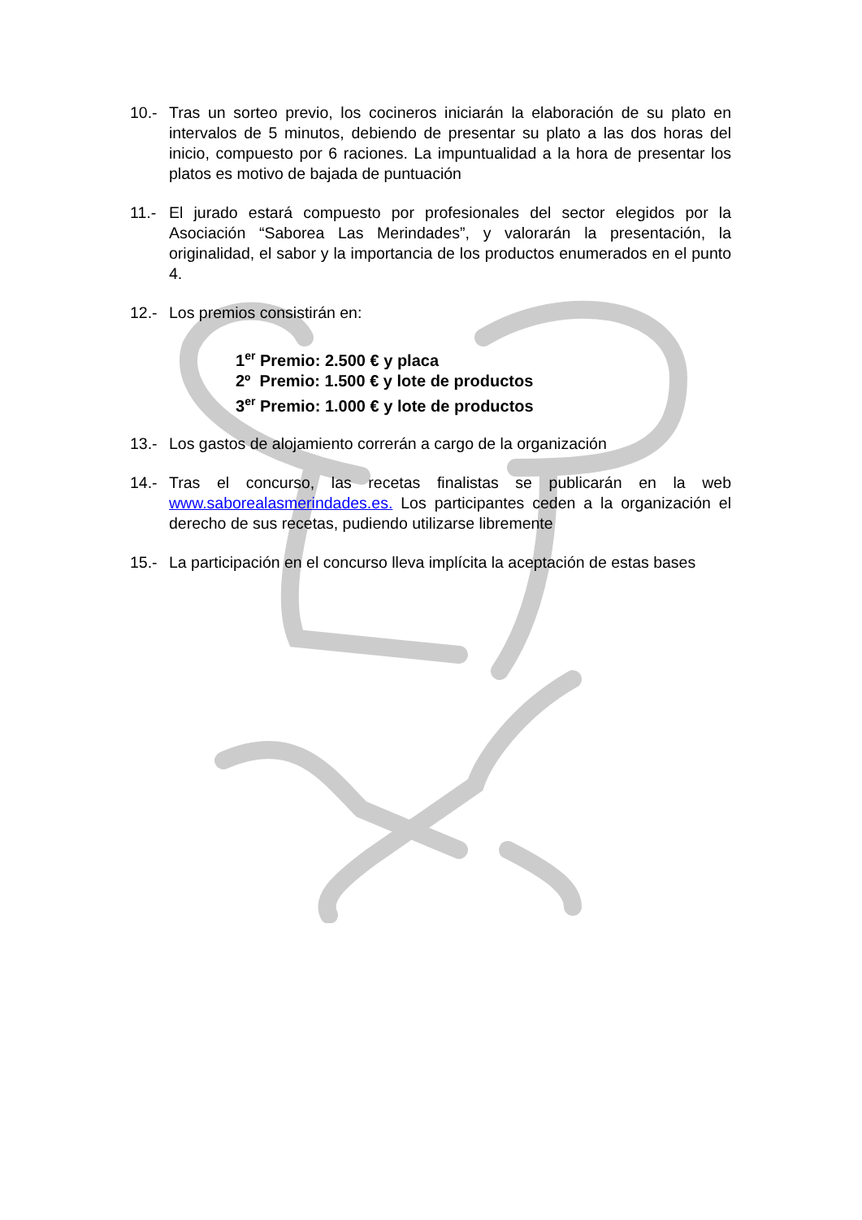10.- Tras un sorteo previo, los cocineros iniciarán la elaboración de su plato en intervalos de 5 minutos, debiendo de presentar su plato a las dos horas del inicio, compuesto por 6 raciones. La impuntualidad a la hora de presentar los platos es motivo de bajada de puntuación
11.- El jurado estará compuesto por profesionales del sector elegidos por la Asociación “Saborea Las Merindades”, y valorarán la presentación, la originalidad, el sabor y la importancia de los productos enumerados en el punto 4.
12.- Los premios consistirán en:
1<sup>er</sup> Premio: 2.500 € y placa
2º Premio: 1.500 € y lote de productos
3<sup>er</sup> Premio: 1.000 € y lote de productos
13.- Los gastos de alojamiento correrán a cargo de la organización
14.- Tras el concurso, las recetas finalistas se publicarán en la web www.saborealasmerindades.es. Los participantes ceden a la organización el derecho de sus recetas, pudiendo utilizarse libremente
15.- La participación en el concurso lleva implícita la aceptación de estas bases